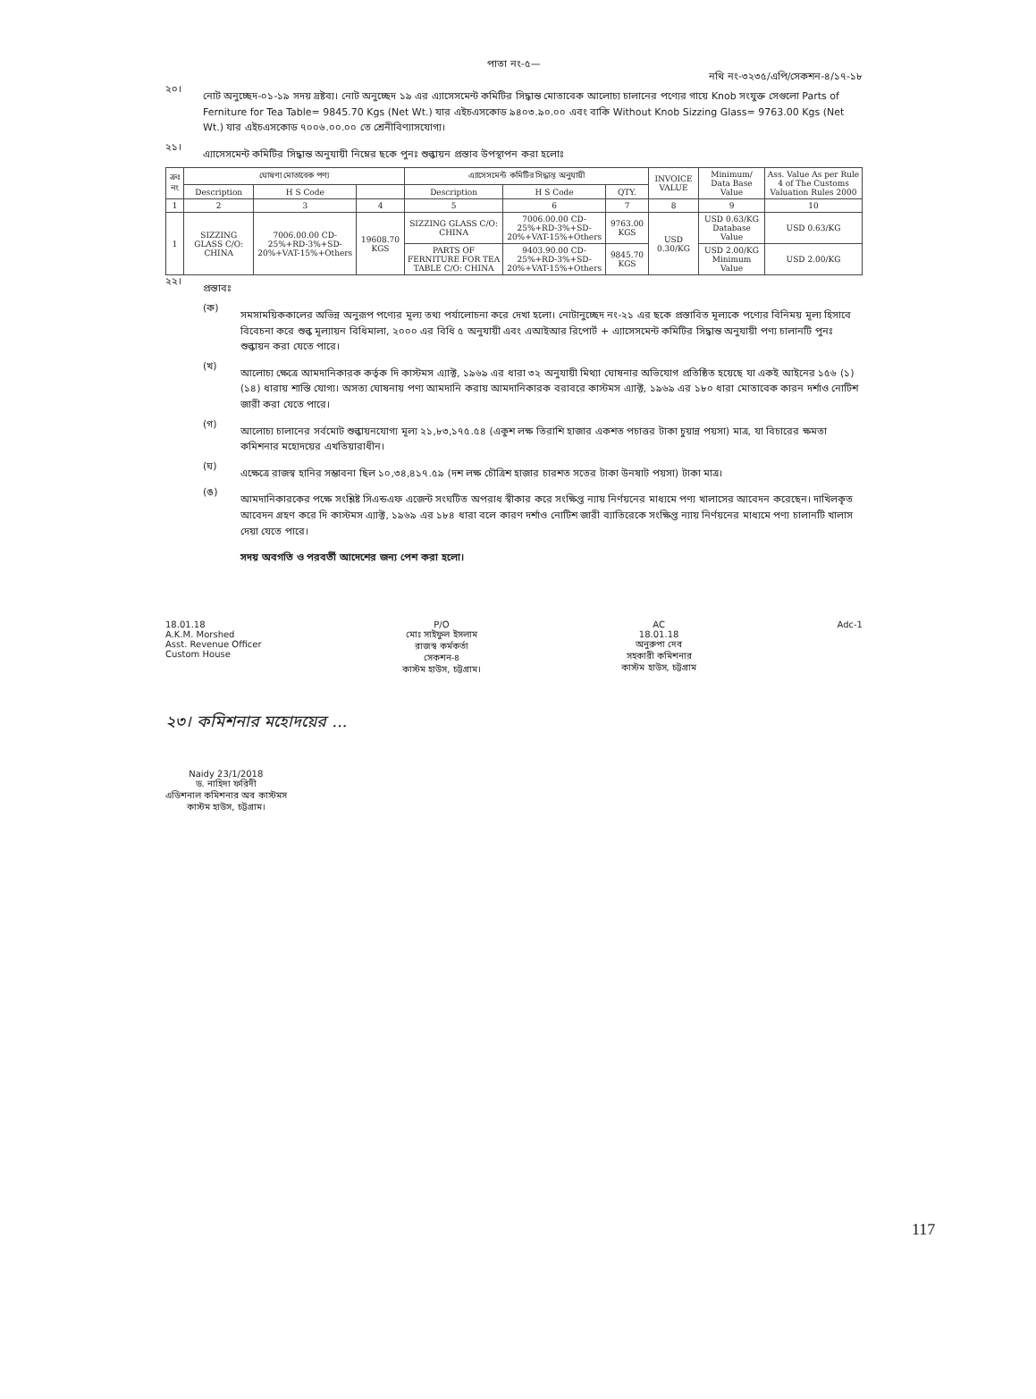পাতা নং-৫—
নথি নং-৩২৩৫/এপি/সেকশন-৪/১৭-১৮
২০।
নোট অনুচ্ছেদ-০১-১৯ সদয় দ্রষ্টব্য। নোট অনুচ্ছেদ ১৯ এর এ্যাসেসমেন্ট কমিটির সিদ্ধান্ত মোতাবেক আলোচ্য চালানের পণ্যের গায়ে Knob সংযুক্ত সেগুলো Parts of Ferniture for Tea Table= 9845.70 Kgs (Net Wt.) যার এইচএসকোড ৯৪০৩.৯০.০০ এবং বাকি Without Knob Sizzing Glass= 9763.00 Kgs (Net Wt.) যার এইচএসকোড ৭০০৬.০০.০০ তে শ্রেনীবিণ্যাসযোগ্য।
২১।
এ্যাসেসমেন্ট কমিটির সিদ্ধান্ত অনুযায়ী নিম্নের ছকে পুনঃ শুল্কায়ন প্রস্তাব উপস্থাপন করা হলোঃ
| ক্রঃ নং | ঘোষণা মোতাবেক পণ্য | | | এ্যাসেসমেন্ট কমিটির সিদ্ধান্ত অনুযায়ী | | | INVOICE VALUE | Minimum/ Data Base Value | Ass. Value As per Rule 4 of The Customs Valuation Rules 2000 |
| --- | --- | --- | --- | --- | --- | --- | --- | --- | --- |
| | Description | H S Code | | Description | H S Code | QTY. | | | |
| 1 | 2 | 3 | 4 | 5 | 6 | 7 | 8 | 9 | 10 |
| 1 | SIZZING GLASS C/O: CHINA | 7006.00.00 CD-25%+RD-3%+SD-20%+VAT-15%+Others | 19608.70 KGS | SIZZING GLASS C/O: CHINA | 7006.00.00 CD-25%+RD-3%+SD-20%+VAT-15%+Others | 9763.00 KGS | USD 0.30/KG | USD 0.63/KG Database Value | USD 0.63/KG |
| | | | | PARTS OF FERNITURE FOR TEA TABLE C/O: CHINA | 9403.90.00 CD-25%+RD-3%+SD-20%+VAT-15%+Others | 9845.70 KGS | | USD 2.00/KG Minimum Value | USD 2.00/KG |
২২।
প্রস্তাবঃ
(ক)
সমসাময়িককালের অভিন্ন অনুরূপ পণ্যের মূল্য তথ্য পর্যালোচনা করে দেখা হলো। নোটানুচ্ছেদ নং-২১ এর ছকে প্রস্তাবিত মূল্যকে পণ্যের বিনিময় মূল্য হিসাবে বিবেচনা করে শুল্ক মূল্যায়ন বিধিমালা, ২০০০ এর বিধি ৫ অনুযায়ী এবং এআইআর রিপোর্ট + এ্যাসেসমেন্ট কমিটির সিদ্ধান্ত অনুযায়ী পণ্য চালানটি পুনঃ শুল্কায়ন করা যেতে পারে।
(খ)
আলোচ্য ক্ষেত্রে আমদানিকারক কর্তৃক দি কাস্টমস এ্যাক্ট, ১৯৬৯ এর ধারা ৩২ অনুযায়ী মিথ্যা ঘোষনার অভিযোগ প্রতিষ্ঠিত হয়েছে যা একই আইনের ১৫৬ (১)(১৪) ধারায় শাস্তি যোগ্য। অসত্য ঘোষনায় পণ্য আমদানি করায় আমদানিকারক বরাবরে কাস্টমস এ্যাক্ট, ১৯৬৯ এর ১৮০ ধারা মোতাবেক কারন দর্শাও নোটিশ জারী করা যেতে পারে।
(গ)
আলোচ্য চালানের সর্বমোট শুল্কায়নযোগ্য মূল্য ২১,৮৩,১৭৫.৫৪ (একুশ লক্ষ তিরাশি হাজার একশত পচাত্তর টাকা চুয়ান্ন পয়সা) মাত্র, যা বিচারের ক্ষমতা কমিশনার মহোদয়ের এখতিয়ারাধীন।
(ঘ)
এক্ষেত্রে রাজস্ব হানির সম্ভাবনা ছিল ১০,৩৪,৪১৭.৫৯ (দশ লক্ষ চৌত্রিশ হাজার চারশত সতের টাকা উনষাট পয়সা) টাকা মাত্র।
(ঙ)
আমদানিকারকের পক্ষে সংশ্লিষ্ট সিএন্ডএফ এজেন্ট সংঘটিত অপরাধ স্বীকার করে সংক্ষিপ্ত ন্যায় নির্ণয়নের মাধ্যমে পণ্য খালাসের আবেদন করেছেন। দাখিলকৃত আবেদন গ্রহণ করে দি কাস্টমস এ্যাক্ট, ১৯৬৯ এর ১৮৪ ধারা বলে কারণ দর্শাও নোটিশ জারী ব্যাতিরেকে সংক্ষিপ্ত ন্যায় নির্ণয়নের মাধ্যমে পণ্য চালানটি খালাস দেয়া যেতে পারে।
সদয় অবগতি ও পরবর্তী আদেশের জন্য পেশ করা হলো।
18.01.18
A.K.M. Morshed
Asst. Revenue Officer
Custom House
P/O
মোঃ সাইফুল ইসলাম
রাজস্ব কর্মকর্তা
সেকশন-৪
কাস্টম হাউস, চট্টগ্রাম।
AC
18.01.18
অনুরুপা দেব
সহকারী কমিশনার
কাস্টম হাউস, চট্টগ্রাম
Adc-1
২৩। কমিশনার মহোদয়ের ...
Naidy 23/1/2018
ড. নাহিদা ফরিদী
এডিশনাল কমিশনার অব কাস্টমস
কাস্টম হাউস, চট্টগ্রাম।
117